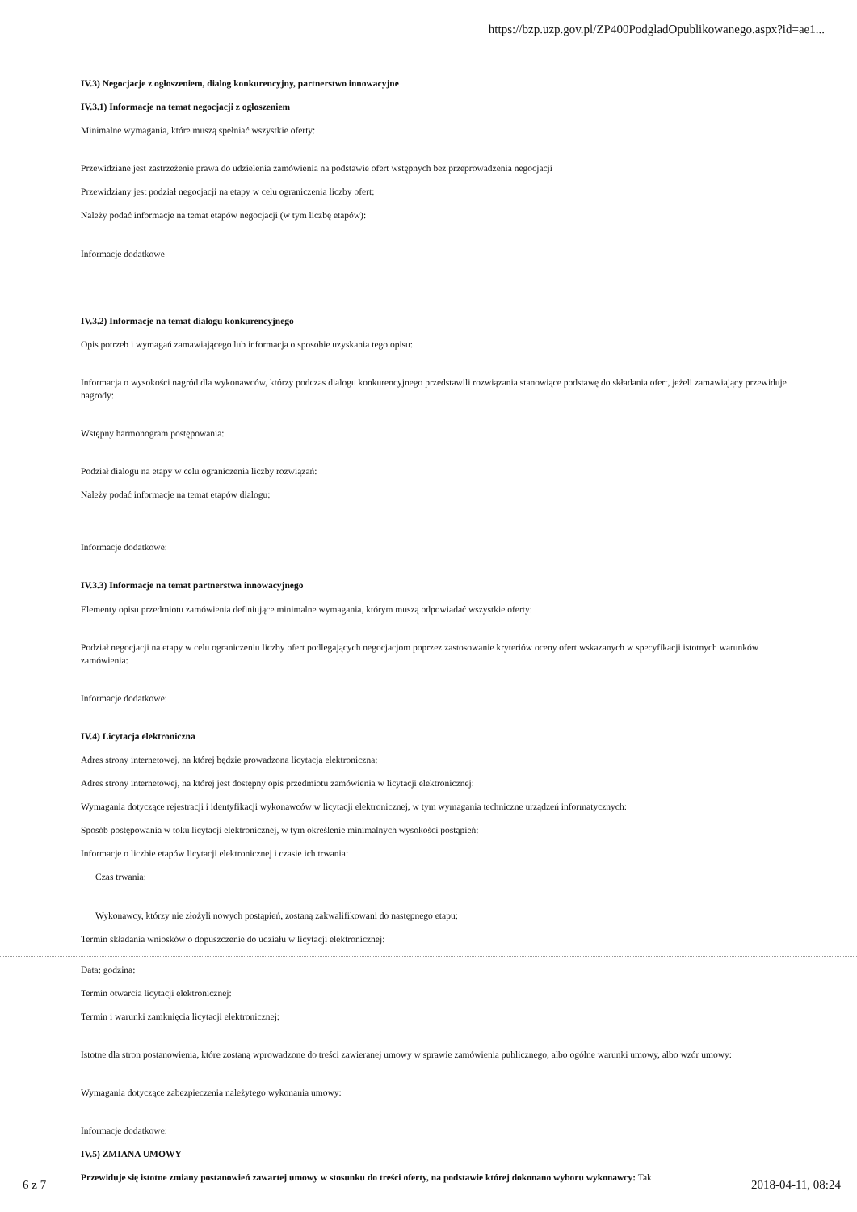https://bzp.uzp.gov.pl/ZP400PodgladOpublikowanego.aspx?id=ae1...
IV.3) Negocjacje z ogłoszeniem, dialog konkurencyjny, partnerstwo innowacyjne
IV.3.1) Informacje na temat negocjacji z ogłoszeniem
Minimalne wymagania, które muszą spełniać wszystkie oferty:
Przewidziane jest zastrzeżenie prawa do udzielenia zamówienia na podstawie ofert wstępnych bez przeprowadzenia negocjacji
Przewidziany jest podział negocjacji na etapy w celu ograniczenia liczby ofert:
Należy podać informacje na temat etapów negocjacji (w tym liczbę etapów):
Informacje dodatkowe
IV.3.2) Informacje na temat dialogu konkurencyjnego
Opis potrzeb i wymagań zamawiającego lub informacja o sposobie uzyskania tego opisu:
Informacja o wysokości nagród dla wykonawców, którzy podczas dialogu konkurencyjnego przedstawili rozwiązania stanowiące podstawę do składania ofert, jeżeli zamawiający przewiduje nagrody:
Wstępny harmonogram postępowania:
Podział dialogu na etapy w celu ograniczenia liczby rozwiązań:
Należy podać informacje na temat etapów dialogu:
Informacje dodatkowe:
IV.3.3) Informacje na temat partnerstwa innowacyjnego
Elementy opisu przedmiotu zamówienia definiujące minimalne wymagania, którym muszą odpowiadać wszystkie oferty:
Podział negocjacji na etapy w celu ograniczeniu liczby ofert podlegających negocjacjom poprzez zastosowanie kryteriów oceny ofert wskazanych w specyfikacji istotnych warunków zamówienia:
Informacje dodatkowe:
IV.4) Licytacja elektroniczna
Adres strony internetowej, na której będzie prowadzona licytacja elektroniczna:
Adres strony internetowej, na której jest dostępny opis przedmiotu zamówienia w licytacji elektronicznej:
Wymagania dotyczące rejestracji i identyfikacji wykonawców w licytacji elektronicznej, w tym wymagania techniczne urządzeń informatycznych:
Sposób postępowania w toku licytacji elektronicznej, w tym określenie minimalnych wysokości postąpień:
Informacje o liczbie etapów licytacji elektronicznej i czasie ich trwania:
Czas trwania:
Wykonawcy, którzy nie złożyli nowych postąpień, zostaną zakwalifikowani do następnego etapu:
Termin składania wniosków o dopuszczenie do udziału w licytacji elektronicznej:
Data: godzina:
Termin otwarcia licytacji elektronicznej:
Termin i warunki zamknięcia licytacji elektronicznej:
Istotne dla stron postanowienia, które zostaną wprowadzone do treści zawieranej umowy w sprawie zamówienia publicznego, albo ogólne warunki umowy, albo wzór umowy:
Wymagania dotyczące zabezpieczenia należytego wykonania umowy:
Informacje dodatkowe:
IV.5) ZMIANA UMOWY
Przewiduje się istotne zmiany postanowień zawartej umowy w stosunku do treści oferty, na podstawie której dokonano wyboru wykonawcy: Tak
6 z 7 2018-04-11, 08:24